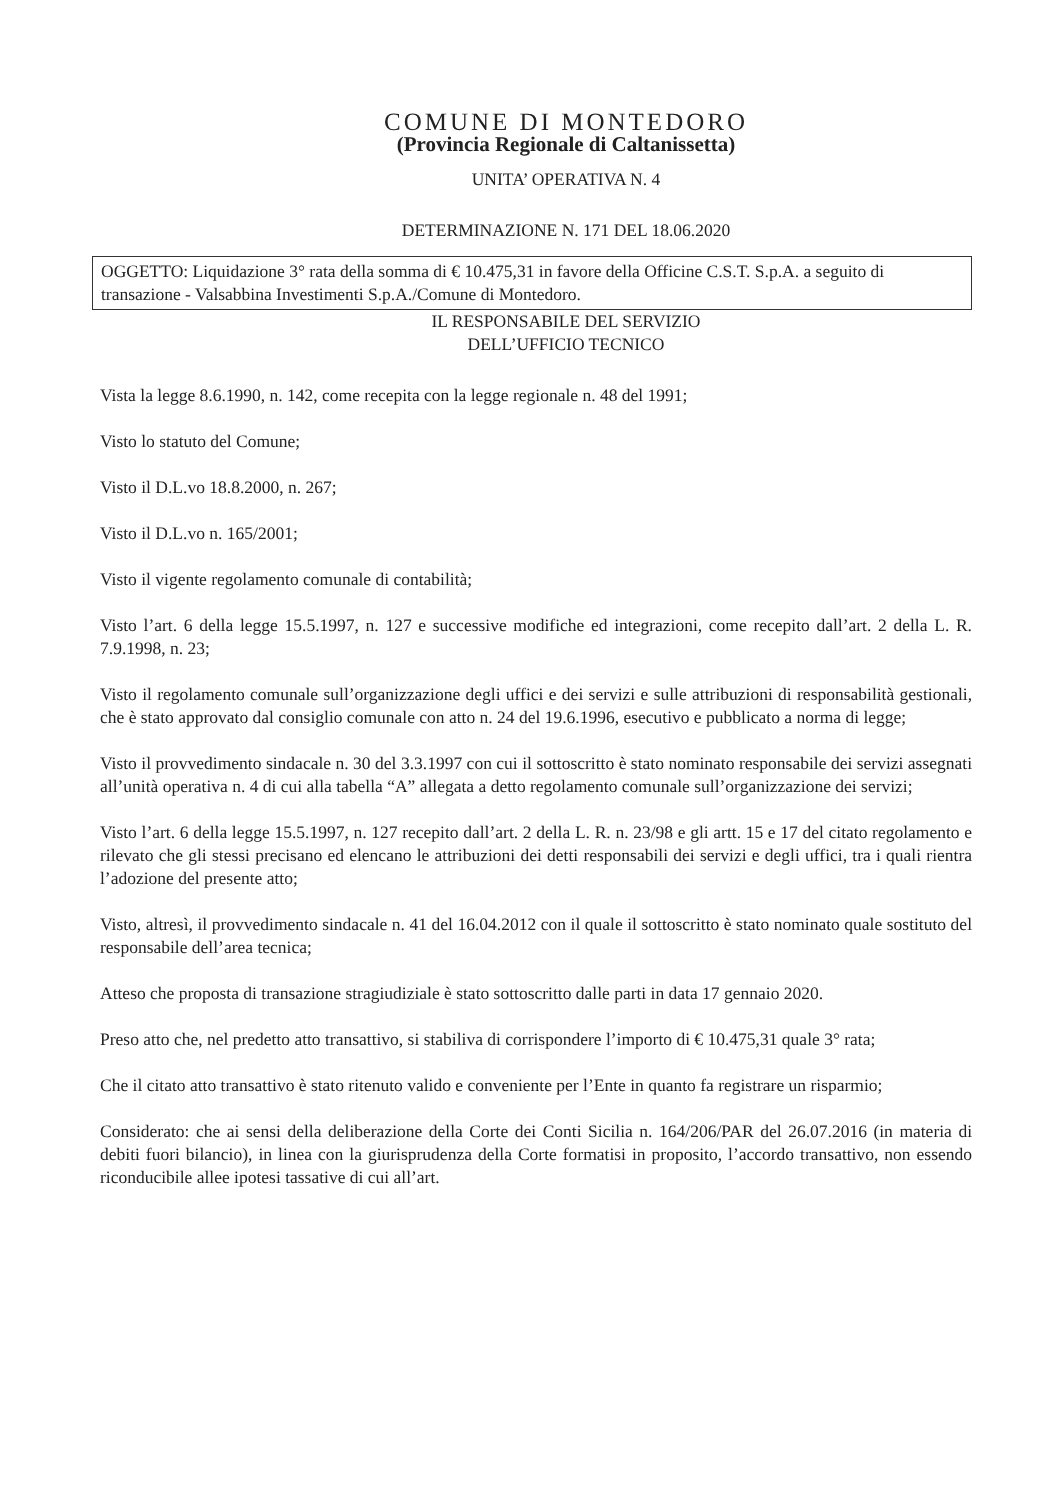COMUNE DI MONTEDORO
(Provincia Regionale di Caltanissetta)
UNITA’ OPERATIVA N. 4
DETERMINAZIONE N. 171 DEL 18.06.2020
OGGETTO: Liquidazione 3° rata della somma di € 10.475,31 in favore della Officine C.S.T. S.p.A. a seguito di transazione - Valsabbina Investimenti S.p.A./Comune di Montedoro.
IL RESPONSABILE DEL SERVIZIO
DELL’UFFICIO TECNICO
Vista la legge 8.6.1990, n. 142, come recepita con la legge regionale n. 48 del 1991;
Visto lo statuto del Comune;
Visto il D.L.vo 18.8.2000, n. 267;
Visto il D.L.vo n. 165/2001;
Visto il vigente regolamento comunale di contabilità;
Visto l’art. 6 della legge 15.5.1997, n. 127 e successive modifiche ed integrazioni, come recepito dall’art. 2 della L. R. 7.9.1998, n. 23;
Visto il regolamento comunale sull’organizzazione degli uffici e dei servizi e sulle attribuzioni di responsabilità gestionali, che è stato approvato dal consiglio comunale con atto n. 24 del 19.6.1996, esecutivo e pubblicato a norma di legge;
Visto il provvedimento sindacale n. 30 del 3.3.1997 con cui il sottoscritto è stato nominato responsabile dei servizi assegnati all’unità operativa n. 4 di cui alla tabella “A” allegata a detto regolamento comunale sull’organizzazione dei servizi;
Visto l’art. 6 della legge 15.5.1997, n. 127 recepito dall’art. 2 della L. R. n. 23/98 e gli artt. 15 e 17 del citato regolamento e rilevato che gli stessi precisano ed elencano le attribuzioni dei detti responsabili dei servizi e degli uffici, tra i quali rientra l’adozione del presente atto;
Visto, altresì, il provvedimento sindacale n. 41 del 16.04.2012 con il quale il sottoscritto è stato nominato quale sostituto del responsabile dell’area tecnica;
Atteso che proposta di transazione stragiudiziale è stato sottoscritto dalle parti in data 17 gennaio 2020.
Preso atto che, nel predetto atto transattivo, si stabiliva di corrispondere l’importo di € 10.475,31 quale 3° rata;
Che il citato atto transattivo è stato ritenuto valido e conveniente per l’Ente in quanto fa registrare un risparmio;
Considerato: che ai sensi della deliberazione della Corte dei Conti Sicilia n. 164/206/PAR del 26.07.2016 (in materia di debiti fuori bilancio), in linea con la giurisprudenza della Corte formatisi in proposito, l’accordo transattivo, non essendo riconducibile allee ipotesi tassative di cui all’art.